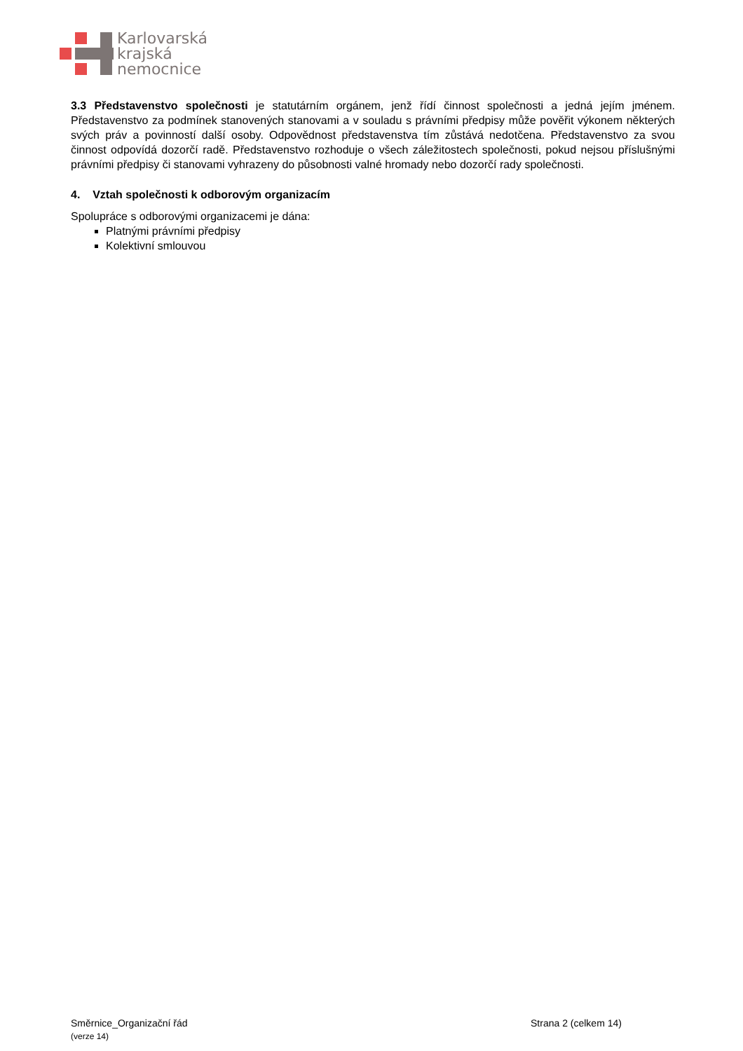Karlovarská
krajská
nemocnice
3.3 Představenstvo společnosti je statutárním orgánem, jenž řídí činnost společnosti a jedná jejím jménem. Představenstvo za podmínek stanovených stanovami a v souladu s právními předpisy může pověřit výkonem některých svých práv a povinností další osoby. Odpovědnost představenstva tím zůstává nedotčena. Představenstvo za svou činnost odpovídá dozorčí radě. Představenstvo rozhoduje o všech záležitostech společnosti, pokud nejsou příslušnými právními předpisy či stanovami vyhrazeny do působnosti valné hromady nebo dozorčí rady společnosti.
4. Vztah společnosti k odborovým organizacím
Spolupráce s odborovými organizacemi je dána:
Platnými právními předpisy
Kolektivní smlouvou
Směrnice_Organizační řád Strana 2 (celkem 14)
(verze 14)